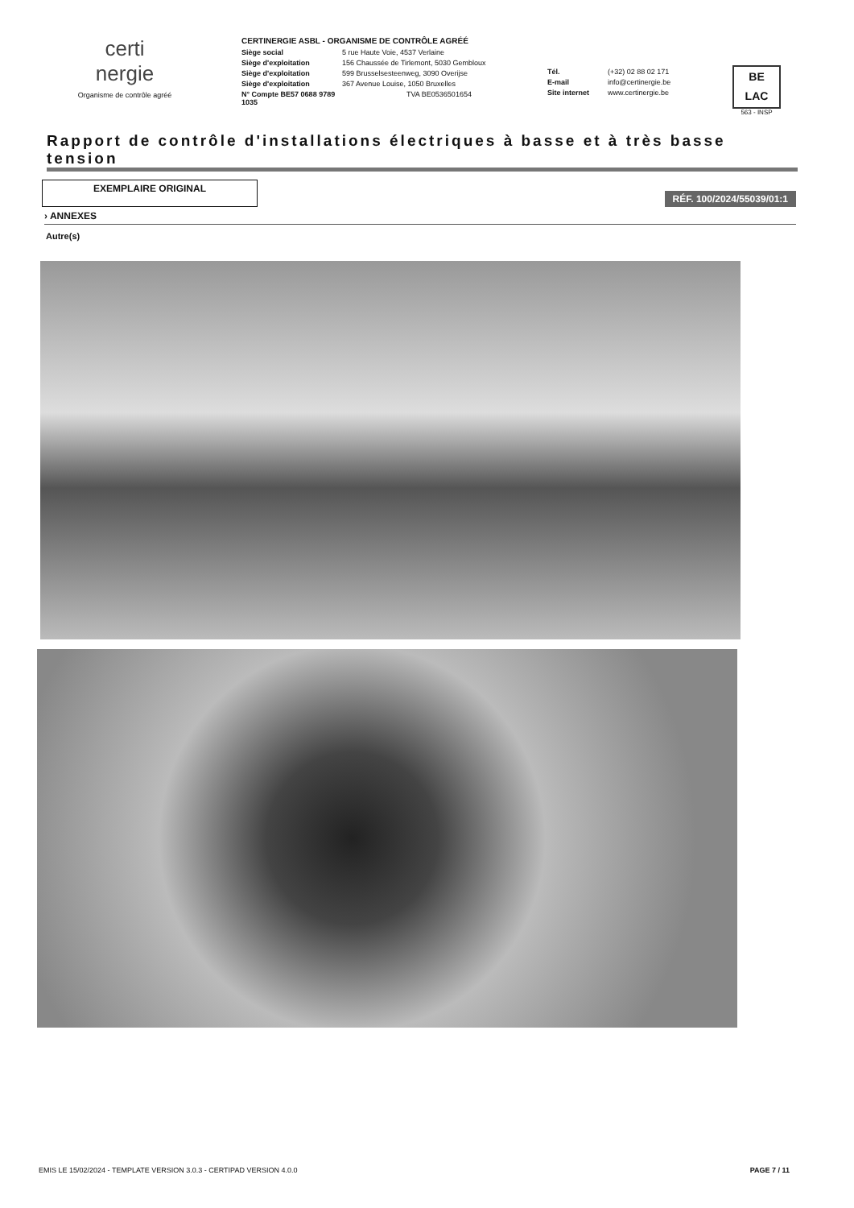certi
nergie
Organisme de contrôle agréé
CERTINERGIE ASBL - ORGANISME DE CONTRÔLE AGRÉÉ
Siège social 5 rue Haute Voie, 4537 Verlaine
Siège d'exploitation 156 Chaussée de Tirlemont, 5030 Gembloux
Siège d'exploitation 599 Brusselsesteenweg, 3090 Overijse
Siège d'exploitation 367 Avenue Louise, 1050 Bruxelles
N° Compte BE57 0688 9789 1035 TVA BE0536501654
Tél. (+32) 02 88 02 171
E-mail info@certinergie.be
Site internet www.certinergie.be
BE
LAC
563 - INSP
Rapport de contrôle d'installations électriques à basse et à très basse tension
EXEMPLAIRE ORIGINAL
RÉF. 100/2024/55039/01:1
› ANNEXES
Autre(s)
EMIS LE 15/02/2024 - TEMPLATE VERSION 3.0.3 - CERTIPAD VERSION 4.0.0 PAGE 7 / 11